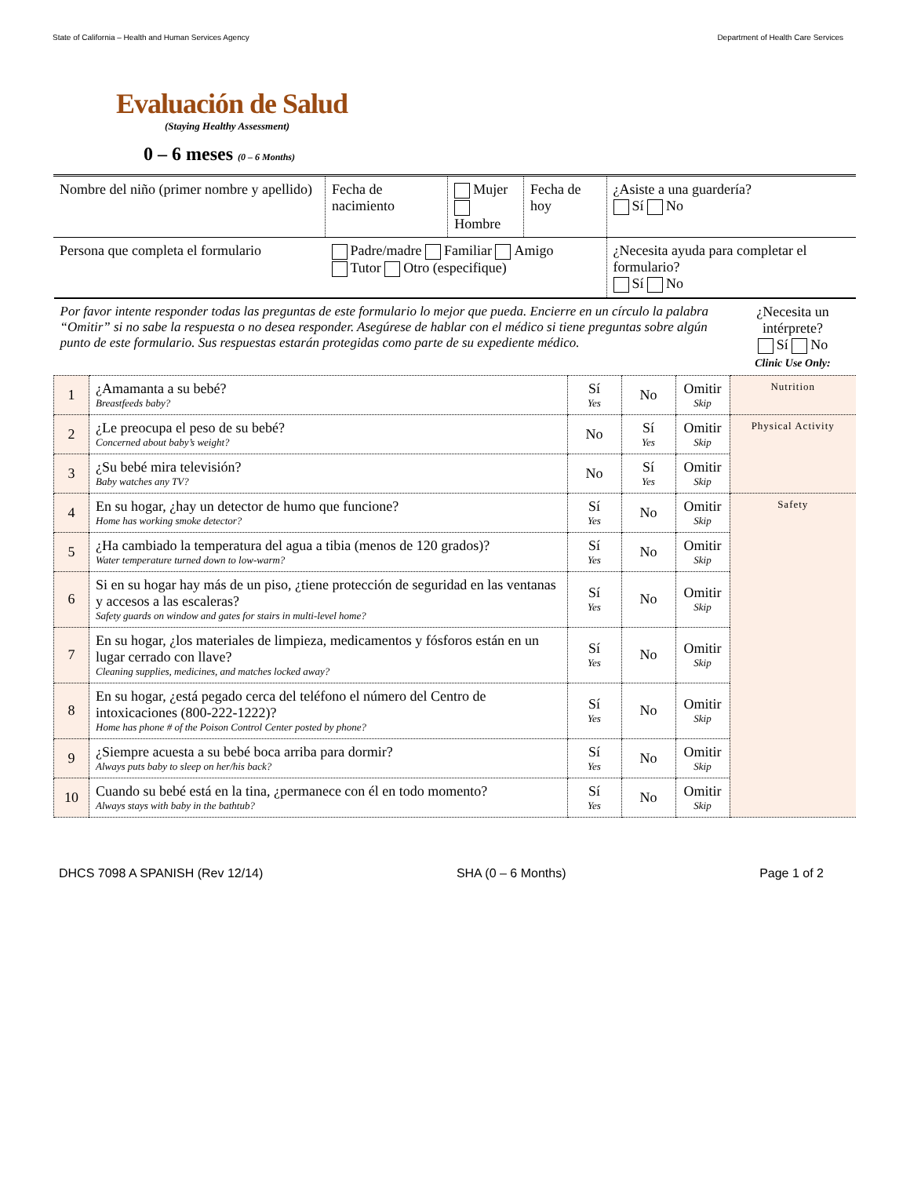State of California – Health and Human Services Agency Department of Health Care Services
Evaluación de Salud
(Staying Healthy Assessment)
0 – 6 meses (0 – 6 Months)
| Nombre del niño (primer nombre y apellido) | Fecha de nacimiento | Mujer Hombre | Fecha de hoy | ¿Asiste a una guardería? Sí No |
| Persona que completa el formulario | Padre/madre Familiar Amigo Tutor Otro (especifique) | | | ¿Necesita ayuda para completar el formulario? Sí No |
| Por favor intente responder todas las preguntas de este formulario lo mejor que pueda. Encierre en un círculo la palabra “Omitir” si no sabe la respuesta o no desea responder. Asegúrese de hablar con el médico si tiene preguntas sobre algún punto de este formulario. Sus respuestas estarán protegidas como parte de su expediente médico. | | | | | ¿Necesita un intérprete? Sí No Clinic Use Only: |
| 1 | ¿Amamanta a su bebé? Breastfeeds baby? | Sí Yes | No | Omitir Skip | Nutrition |
| 2 | ¿Le preocupa el peso de su bebé? Concerned about baby’s weight? | No | Sí Yes | Omitir Skip | Physical Activity |
| 3 | ¿Su bebé mira televisión? Baby watches any TV? | No | Sí Yes | Omitir Skip | |
| 4 | En su hogar, ¿hay un detector de humo que funcione? Home has working smoke detector? | Sí Yes | No | Omitir Skip | Safety |
| 5 | ¿Ha cambiado la temperatura del agua a tibia (menos de 120 grados)? Water temperature turned down to low-warm? | Sí Yes | No | Omitir Skip | |
| 6 | Si en su hogar hay más de un piso, ¿tiene protección de seguridad en las ventanas y accesos a las escaleras? Safety guards on window and gates for stairs in multi-level home? | Sí Yes | No | Omitir Skip | |
| 7 | En su hogar, ¿los materiales de limpieza, medicamentos y fósforos están en un lugar cerrado con llave? Cleaning supplies, medicines, and matches locked away? | Sí Yes | No | Omitir Skip | |
| 8 | En su hogar, ¿está pegado cerca del teléfono el número del Centro de intoxicaciones (800-222-1222)? Home has phone # of the Poison Control Center posted by phone? | Sí Yes | No | Omitir Skip | |
| 9 | ¿Siempre acuesta a su bebé boca arriba para dormir? Always puts baby to sleep on her/his back? | Sí Yes | No | Omitir Skip | |
| 10 | Cuando su bebé está en la tina, ¿permanece con él en todo momento? Always stays with baby in the bathtub? | Sí Yes | No | Omitir Skip | |
DHCS 7098 A SPANISH (Rev 12/14) SHA (0 – 6 Months) Page 1 of 2